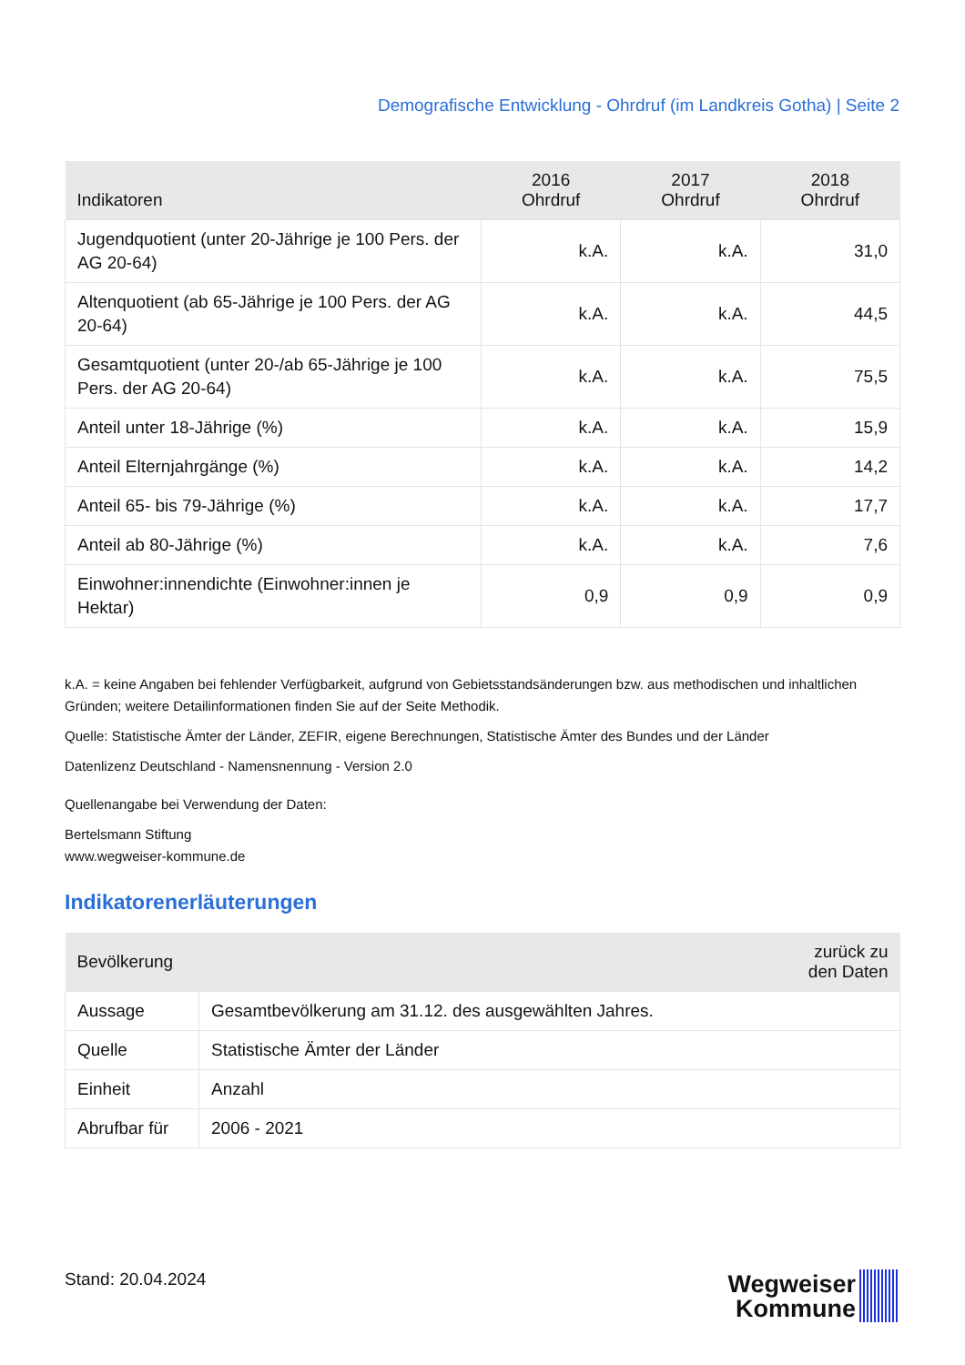Demografische Entwicklung - Ohrdruf (im Landkreis Gotha) | Seite 2
| Indikatoren | 2016 Ohrdruf | 2017 Ohrdruf | 2018 Ohrdruf |
| --- | --- | --- | --- |
| Jugendquotient (unter 20-Jährige je 100 Pers. der AG 20-64) | k.A. | k.A. | 31,0 |
| Altenquotient (ab 65-Jährige je 100 Pers. der AG 20-64) | k.A. | k.A. | 44,5 |
| Gesamtquotient (unter 20-/ab 65-Jährige je 100 Pers. der AG 20-64) | k.A. | k.A. | 75,5 |
| Anteil unter 18-Jährige (%) | k.A. | k.A. | 15,9 |
| Anteil Elternjahrgänge (%) | k.A. | k.A. | 14,2 |
| Anteil 65- bis 79-Jährige (%) | k.A. | k.A. | 17,7 |
| Anteil ab 80-Jährige (%) | k.A. | k.A. | 7,6 |
| Einwohner:innendichte (Einwohner:innen je Hektar) | 0,9 | 0,9 | 0,9 |
k.A. = keine Angaben bei fehlender Verfügbarkeit, aufgrund von Gebietsstandsänderungen bzw. aus methodischen und inhaltlichen Gründen; weitere Detailinformationen finden Sie auf der Seite Methodik.
Quelle: Statistische Ämter der Länder, ZEFIR, eigene Berechnungen, Statistische Ämter des Bundes und der Länder
Datenlizenz Deutschland - Namensnennung - Version 2.0
Quellenangabe bei Verwendung der Daten:
Bertelsmann Stiftung
www.wegweiser-kommune.de
Indikatorenerläuterungen
| Bevölkerung | zurück zu den Daten |
| --- | --- |
| Aussage | Gesamtbevölkerung am 31.12. des ausgewählten Jahres. |
| Quelle | Statistische Ämter der Länder |
| Einheit | Anzahl |
| Abrufbar für | 2006 - 2021 |
Stand: 20.04.2024
Wegweiser
Kommune